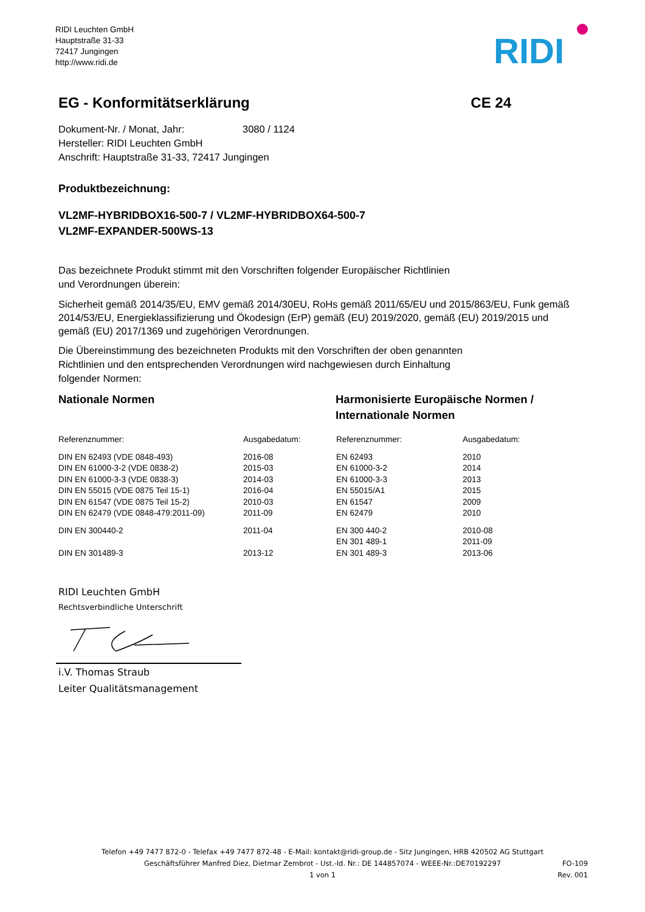RIDI Leuchten GmbH
Hauptstraße 31-33
72417 Jungingen
http://www.ridi.de
RIDI
EG - Konformitätserklärung CE 24
Dokument-Nr. / Monat, Jahr: 3080 / 1124
Hersteller: RIDI Leuchten GmbH
Anschrift: Hauptstraße 31-33, 72417 Jungingen
Produktbezeichnung:
VL2MF-HYBRIDBOX16-500-7 / VL2MF-HYBRIDBOX64-500-7
VL2MF-EXPANDER-500WS-13
Das bezeichnete Produkt stimmt mit den Vorschriften folgender Europäischer Richtlinien
und Verordnungen überein:
Sicherheit gemäß 2014/35/EU, EMV gemäß 2014/30EU, RoHs gemäß 2011/65/EU und 2015/863/EU, Funk gemäß 2014/53/EU, Energieklassifizierung und Ökodesign (ErP) gemäß (EU) 2019/2020, gemäß (EU) 2019/2015 und gemäß (EU) 2017/1369 und zugehörigen Verordnungen.
Die Übereinstimmung des bezeichneten Produkts mit den Vorschriften der oben genannten
Richtlinien und den entsprechenden Verordnungen wird nachgewiesen durch Einhaltung
folgender Normen:
Nationale Normen Harmonisierte Europäische Normen /
Internationale Normen
| Referenznummer: | Ausgabedatum: | Referenznummer: | Ausgabedatum: |
| DIN EN 62493 (VDE 0848-493) | 2016-08 | EN 62493 | 2010 |
| DIN EN 61000-3-2 (VDE 0838-2) | 2015-03 | EN 61000-3-2 | 2014 |
| DIN EN 61000-3-3 (VDE 0838-3) | 2014-03 | EN 61000-3-3 | 2013 |
| DIN EN 55015 (VDE 0875 Teil 15-1) | 2016-04 | EN 55015/A1 | 2015 |
| DIN EN 61547 (VDE 0875 Teil 15-2) | 2010-03 | EN 61547 | 2009 |
| DIN EN 62479 (VDE 0848-479:2011-09) | 2011-09 | EN 62479 | 2010 |
| DIN EN 300440-2 | 2011-04 | EN 300 440-2 | 2010-08 |
| | | EN 301 489-1 | 2011-09 |
| DIN EN 301489-3 | 2013-12 | EN 301 489-3 | 2013-06 |
RIDI Leuchten GmbH
Rechtsverbindliche Unterschrift
i.V. Thomas Straub
Leiter Qualitätsmanagement
Telefon +49 7477 872-0 - Telefax +49 7477 872-48 - E-Mail: kontakt@ridi-group.de - Sitz Jungingen, HRB 420502 AG Stuttgart
Geschäftsführer Manfred Diez, Dietmar Zembrot - Ust.-Id. Nr.: DE 144857074 - WEEE-Nr.:DE70192297
1 von 1
FO-109
Rev. 001